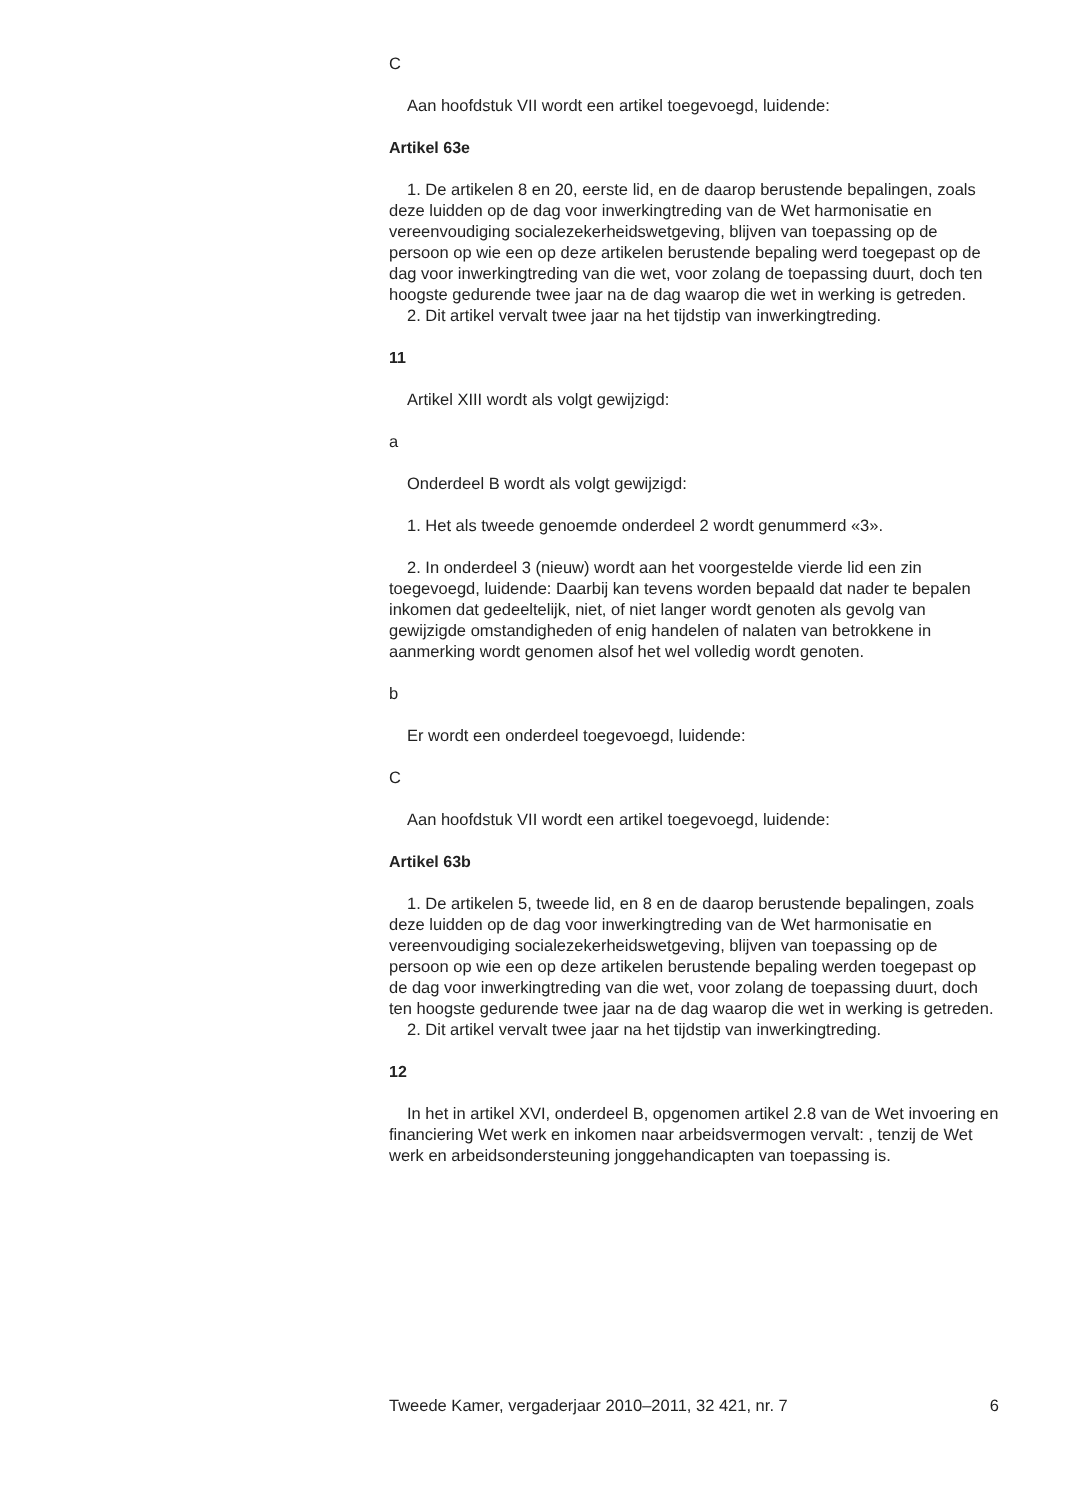C
Aan hoofdstuk VII wordt een artikel toegevoegd, luidende:
Artikel 63e
1. De artikelen 8 en 20, eerste lid, en de daarop berustende bepalingen, zoals deze luidden op de dag voor inwerkingtreding van de Wet harmonisatie en vereenvoudiging socialezekerheidswetgeving, blijven van toepassing op de persoon op wie een op deze artikelen berustende bepaling werd toegepast op de dag voor inwerkingtreding van die wet, voor zolang de toepassing duurt, doch ten hoogste gedurende twee jaar na de dag waarop die wet in werking is getreden.
2. Dit artikel vervalt twee jaar na het tijdstip van inwerkingtreding.
11
Artikel XIII wordt als volgt gewijzigd:
a
Onderdeel B wordt als volgt gewijzigd:
1. Het als tweede genoemde onderdeel 2 wordt genummerd «3».
2. In onderdeel 3 (nieuw) wordt aan het voorgestelde vierde lid een zin toegevoegd, luidende: Daarbij kan tevens worden bepaald dat nader te bepalen inkomen dat gedeeltelijk, niet, of niet langer wordt genoten als gevolg van gewijzigde omstandigheden of enig handelen of nalaten van betrokkene in aanmerking wordt genomen alsof het wel volledig wordt genoten.
b
Er wordt een onderdeel toegevoegd, luidende:
C
Aan hoofdstuk VII wordt een artikel toegevoegd, luidende:
Artikel 63b
1. De artikelen 5, tweede lid, en 8 en de daarop berustende bepalingen, zoals deze luidden op de dag voor inwerkingtreding van de Wet harmonisatie en vereenvoudiging socialezekerheidswetgeving, blijven van toepassing op de persoon op wie een op deze artikelen berustende bepaling werden toegepast op de dag voor inwerkingtreding van die wet, voor zolang de toepassing duurt, doch ten hoogste gedurende twee jaar na de dag waarop die wet in werking is getreden.
2. Dit artikel vervalt twee jaar na het tijdstip van inwerkingtreding.
12
In het in artikel XVI, onderdeel B, opgenomen artikel 2.8 van de Wet invoering en financiering Wet werk en inkomen naar arbeidsvermogen vervalt: , tenzij de Wet werk en arbeidsondersteuning jonggehandicapten van toepassing is.
Tweede Kamer, vergaderjaar 2010–2011, 32 421, nr. 7 6